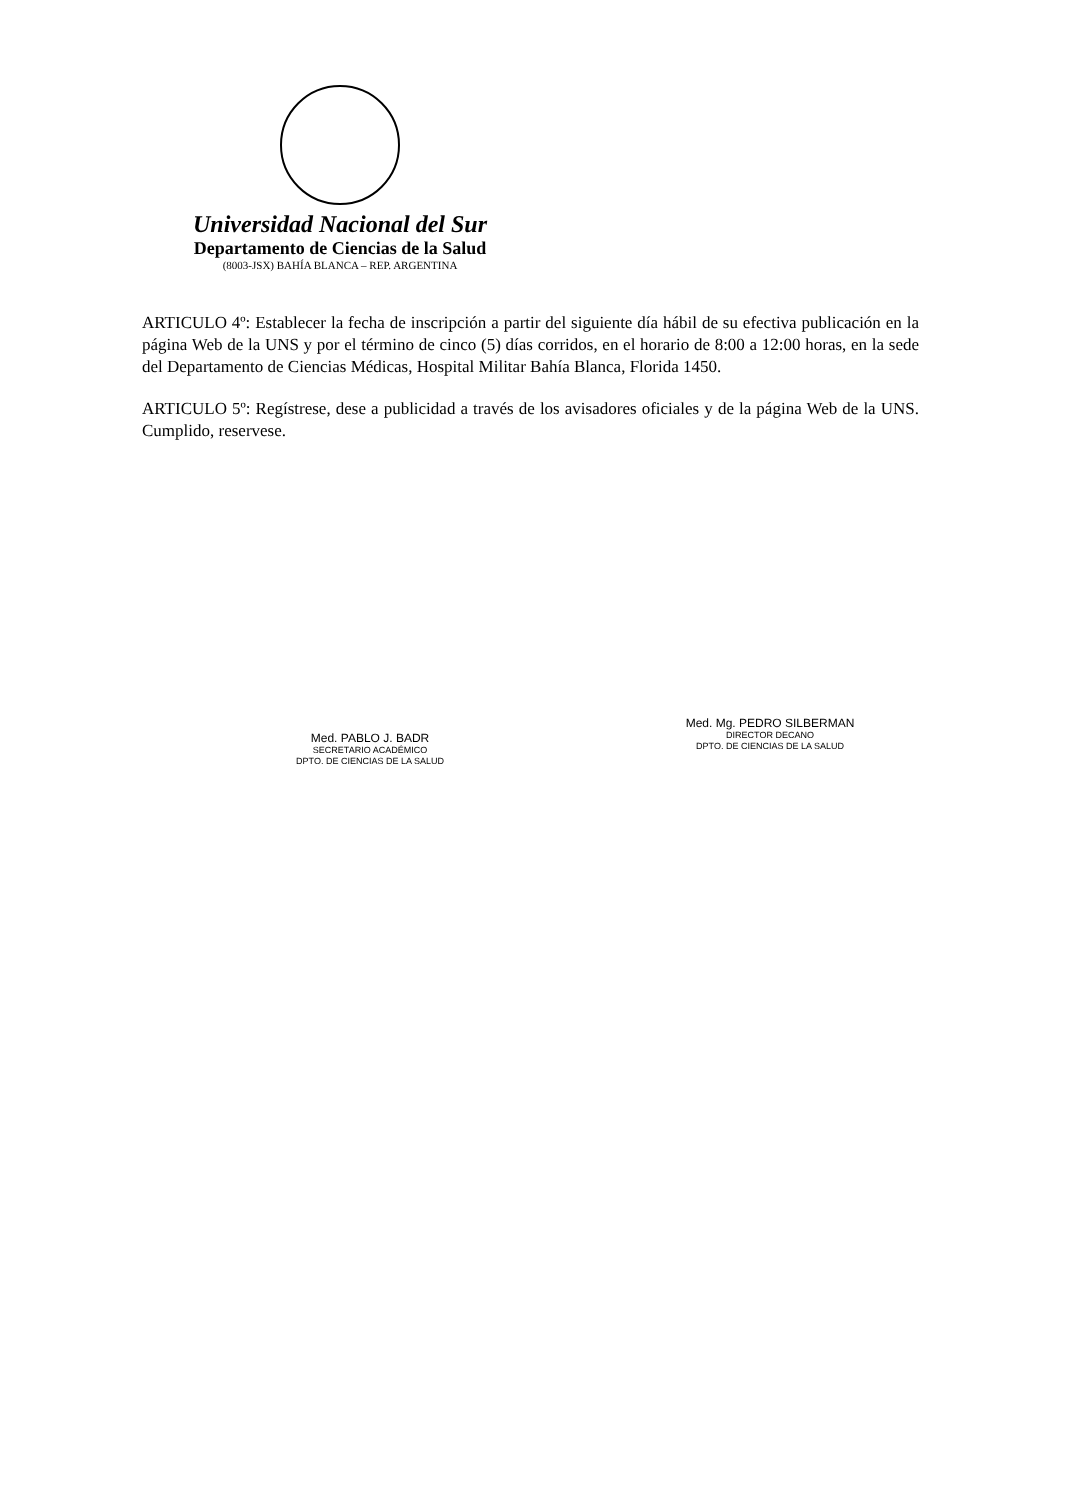Universidad Nacional del Sur
Departamento de Ciencias de la Salud
(8003-JSX) BAHÍA BLANCA – REP. ARGENTINA
ARTICULO 4º: Establecer la fecha de inscripción a partir del siguiente día hábil de su efectiva publicación en la página Web de la UNS y por el término de cinco (5) días corridos, en el horario de 8:00 a 12:00 horas, en la sede del Departamento de Ciencias Médicas, Hospital Militar Bahía Blanca, Florida 1450.
ARTICULO 5º: Regístrese, dese a publicidad a través de los avisadores oficiales y de la página Web de la UNS. Cumplido, reservese.
Med. PABLO J. BADR
SECRETARIO ACADÉMICO
DPTO. DE CIENCIAS DE LA SALUD
Med. Mg. PEDRO SILBERMAN
DIRECTOR DECANO
DPTO. DE CIENCIAS DE LA SALUD